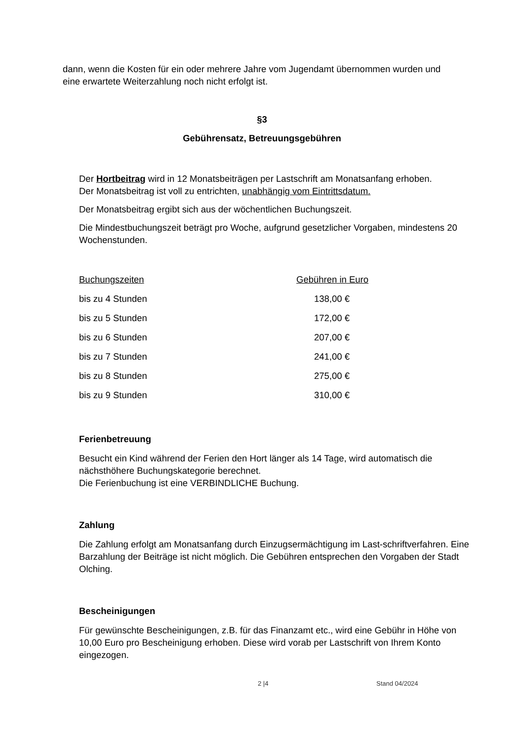dann, wenn die Kosten für ein oder mehrere Jahre vom Jugendamt übernommen wurden und eine erwartete Weiterzahlung noch nicht erfolgt ist.
§3
Gebührensatz, Betreuungsgebühren
Der Hortbeitrag wird in 12 Monatsbeiträgen per Lastschrift am Monatsanfang erhoben.
Der Monatsbeitrag ist voll zu entrichten, unabhängig vom Eintrittsdatum.
Der Monatsbeitrag ergibt sich aus der wöchentlichen Buchungszeit.
Die Mindestbuchungszeit beträgt pro Woche, aufgrund gesetzlicher Vorgaben, mindestens 20 Wochenstunden.
| Buchungszeiten | Gebühren in Euro |
| bis zu 4 Stunden | 138,00 € |
| bis zu 5 Stunden | 172,00 € |
| bis zu 6 Stunden | 207,00 € |
| bis zu 7 Stunden | 241,00 € |
| bis zu 8 Stunden | 275,00 € |
| bis zu 9 Stunden | 310,00 € |
Ferienbetreuung
Besucht ein Kind während der Ferien den Hort länger als 14 Tage, wird automatisch die nächsthöhere Buchungskategorie berechnet.
Die Ferienbuchung ist eine VERBINDLICHE Buchung.
Zahlung
Die Zahlung erfolgt am Monatsanfang durch Einzugsermächtigung im Last-schriftverfahren. Eine Barzahlung der Beiträge ist nicht möglich. Die Gebühren entsprechen den Vorgaben der Stadt Olching.
Bescheinigungen
Für gewünschte Bescheinigungen, z.B. für das Finanzamt etc., wird eine Gebühr in Höhe von 10,00 Euro pro Bescheinigung erhoben. Diese wird vorab per Lastschrift von Ihrem Konto eingezogen.
2 |4 Stand 04/2024